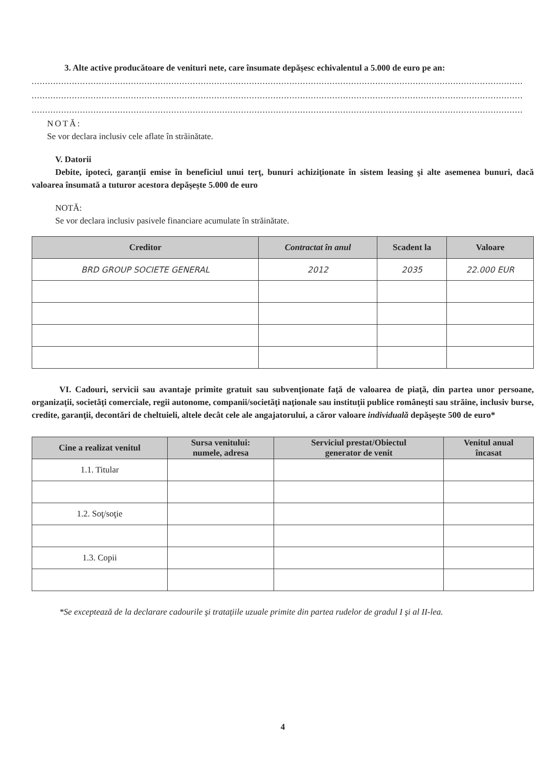3. Alte active producătoare de venituri nete, care însumate depăşesc echivalentul a 5.000 de euro pe an:
.......................................................................................................................................................................................
.......................................................................................................................................................................................
.......................................................................................................................................................................................
NOTĂ:
Se vor declara inclusiv cele aflate în străinătate.
V. Datorii
Debite, ipoteci, garanţii emise în beneficiul unui terţ, bunuri achiziţionate în sistem leasing şi alte asemenea bunuri, dacă valoarea însumată a tuturor acestora depăşeşte 5.000 de euro
NOTĂ:
Se vor declara inclusiv pasivele financiare acumulate în străinătate.
| Creditor | Contractat în anul | Scadent la | Valoare |
| --- | --- | --- | --- |
| BRD GROUP SOCIETE GENERAL | 2012 | 2035 | 22.000 EUR |
VI. Cadouri, servicii sau avantaje primite gratuit sau subvenţionate faţă de valoarea de piaţă, din partea unor persoane, organizaţii, societăţi comerciale, regii autonome, companii/societăţi naţionale sau instituţii publice româneşti sau străine, inclusiv burse, credite, garanţii, decontări de cheltuieli, altele decât cele ale angajatorului, a căror valoare individuală depăşeşte 500 de euro*
| Cine a realizat venitul | Sursa venitului: numele, adresa | Serviciul prestat/Obiectul generator de venit | Venitul anual încasat |
| --- | --- | --- | --- |
| 1.1. Titular | | | |
| 1.2. Soţ/soţie | | | |
| 1.3. Copii | | | |
*Se exceptează de la declarare cadourile şi trataţiile uzuale primite din partea rudelor de gradul I şi al II-lea.
4